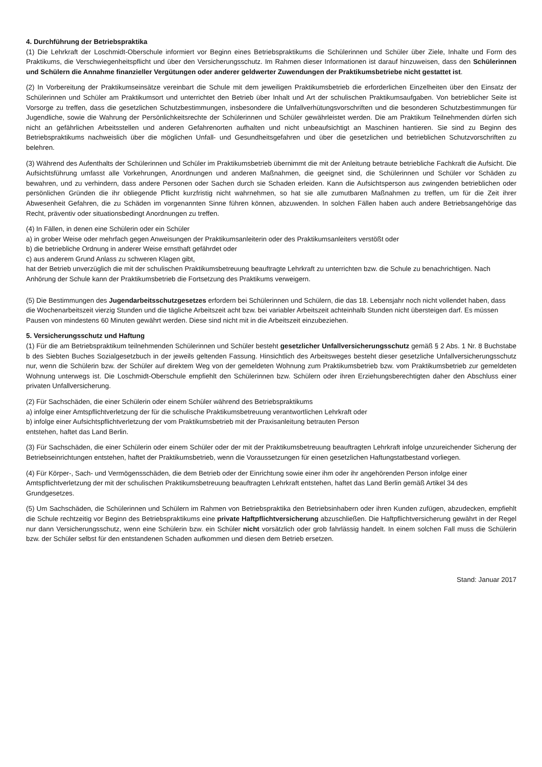4. Durchführung der Betriebspraktika
(1) Die Lehrkraft der Loschmidt-Oberschule informiert vor Beginn eines Betriebspraktikums die Schülerinnen und Schüler über Ziele, Inhalte und Form des Praktikums, die Verschwiegenheitspflicht und über den Versicherungsschutz. Im Rahmen dieser Informationen ist darauf hinzuweisen, dass den Schülerinnen und Schülern die Annahme finanzieller Vergütungen oder anderer geldwerter Zuwendungen der Praktikumsbetriebe nicht gestattet ist.
(2) In Vorbereitung der Praktikumseinsätze vereinbart die Schule mit dem jeweiligen Praktikumsbetrieb die erforderlichen Einzelheiten über den Einsatz der Schülerinnen und Schüler am Praktikumsort und unterrichtet den Betrieb über Inhalt und Art der schulischen Praktikumsaufgaben. Von betrieblicher Seite ist Vorsorge zu treffen, dass die gesetzlichen Schutzbestimmungen, insbesondere die Unfallverhütungsvorschriften und die besonderen Schutzbestimmungen für Jugendliche, sowie die Wahrung der Persönlichkeitsrechte der Schülerinnen und Schüler gewährleistet werden. Die am Praktikum Teilnehmenden dürfen sich nicht an gefährlichen Arbeitsstellen und anderen Gefahrenorten aufhalten und nicht unbeaufsichtigt an Maschinen hantieren. Sie sind zu Beginn des Betriebspraktikums nachweislich über die möglichen Unfall- und Gesundheitsgefahren und über die gesetzlichen und betrieblichen Schutzvorschriften zu belehren.
(3) Während des Aufenthalts der Schülerinnen und Schüler im Praktikumsbetrieb übernimmt die mit der Anleitung betraute betriebliche Fachkraft die Aufsicht. Die Aufsichtsführung umfasst alle Vorkehrungen, Anordnungen und anderen Maßnahmen, die geeignet sind, die Schülerinnen und Schüler vor Schäden zu bewahren, und zu verhindern, dass andere Personen oder Sachen durch sie Schaden erleiden. Kann die Aufsichtsperson aus zwingenden betrieblichen oder persönlichen Gründen die ihr obliegende Pflicht kurzfristig nicht wahrnehmen, so hat sie alle zumutbaren Maßnahmen zu treffen, um für die Zeit ihrer Abwesenheit Gefahren, die zu Schäden im vorgenannten Sinne führen können, abzuwenden. In solchen Fällen haben auch andere Betriebsangehörige das Recht, präventiv oder situationsbedingt Anordnungen zu treffen.
(4) In Fällen, in denen eine Schülerin oder ein Schüler
a) in grober Weise oder mehrfach gegen Anweisungen der Praktikumsanleiterin oder des Praktikumsanleiters verstößt oder
b) die betriebliche Ordnung in anderer Weise ernsthaft gefährdet oder
c) aus anderem Grund Anlass zu schweren Klagen gibt,
hat der Betrieb unverzüglich die mit der schulischen Praktikumsbetreuung beauftragte Lehrkraft zu unterrichten bzw. die Schule zu benachrichtigen. Nach Anhörung der Schule kann der Praktikumsbetrieb die Fortsetzung des Praktikums verweigern.
(5) Die Bestimmungen des Jugendarbeitsschutzgesetzes erfordern bei Schülerinnen und Schülern, die das 18. Lebensjahr noch nicht vollendet haben, dass die Wochenarbeitszeit vierzig Stunden und die tägliche Arbeitszeit acht bzw. bei variabler Arbeitszeit achteinhalb Stunden nicht übersteigen darf. Es müssen Pausen von mindestens 60 Minuten gewährt werden. Diese sind nicht mit in die Arbeitszeit einzubeziehen.
5. Versicherungsschutz und Haftung
(1) Für die am Betriebspraktikum teilnehmenden Schülerinnen und Schüler besteht gesetzlicher Unfallversicherungsschutz gemäß § 2 Abs. 1 Nr. 8 Buchstabe b des Siebten Buches Sozialgesetzbuch in der jeweils geltenden Fassung. Hinsichtlich des Arbeitsweges besteht dieser gesetzliche Unfallversicherungsschutz nur, wenn die Schülerin bzw. der Schüler auf direktem Weg von der gemeldeten Wohnung zum Praktikumsbetrieb bzw. vom Praktikumsbetrieb zur gemeldeten Wohnung unterwegs ist. Die Loschmidt-Oberschule empfiehlt den Schülerinnen bzw. Schülern oder ihren Erziehungsberechtigten daher den Abschluss einer privaten Unfallversicherung.
(2) Für Sachschäden, die einer Schülerin oder einem Schüler während des Betriebspraktikums
a) infolge einer Amtspflichtverletzung der für die schulische Praktikumsbetreuung verantwortlichen Lehrkraft oder
b) infolge einer Aufsichtspflichtverletzung der vom Praktikumsbetrieb mit der Praxisanleitung betrauten Person
entstehen, haftet das Land Berlin.
(3) Für Sachschäden, die einer Schülerin oder einem Schüler oder der mit der Praktikumsbetreuung beauftragten Lehrkraft infolge unzureichender Sicherung der Betriebseinrichtungen entstehen, haftet der Praktikumsbetrieb, wenn die Voraussetzungen für einen gesetzlichen Haftungstatbestand vorliegen.
(4) Für Körper-, Sach- und Vermögensschäden, die dem Betrieb oder der Einrichtung sowie einer ihm oder ihr angehörenden Person infolge einer Amtspflichtverletzung der mit der schulischen Praktikumsbetreuung beauftragten Lehrkraft entstehen, haftet das Land Berlin gemäß Artikel 34 des Grundgesetzes.
(5) Um Sachschäden, die Schülerinnen und Schülern im Rahmen von Betriebspraktika den Betriebsinhabern oder ihren Kunden zufügen, abzudecken, empfiehlt die Schule rechtzeitig vor Beginn des Betriebspraktikums eine private Haftpflichtversicherung abzuschließen. Die Haftpflichtversicherung gewährt in der Regel nur dann Versicherungsschutz, wenn eine Schülerin bzw. ein Schüler nicht vorsätzlich oder grob fahrlässig handelt. In einem solchen Fall muss die Schülerin bzw. der Schüler selbst für den entstandenen Schaden aufkommen und diesen dem Betrieb ersetzen.
Stand: Januar 2017